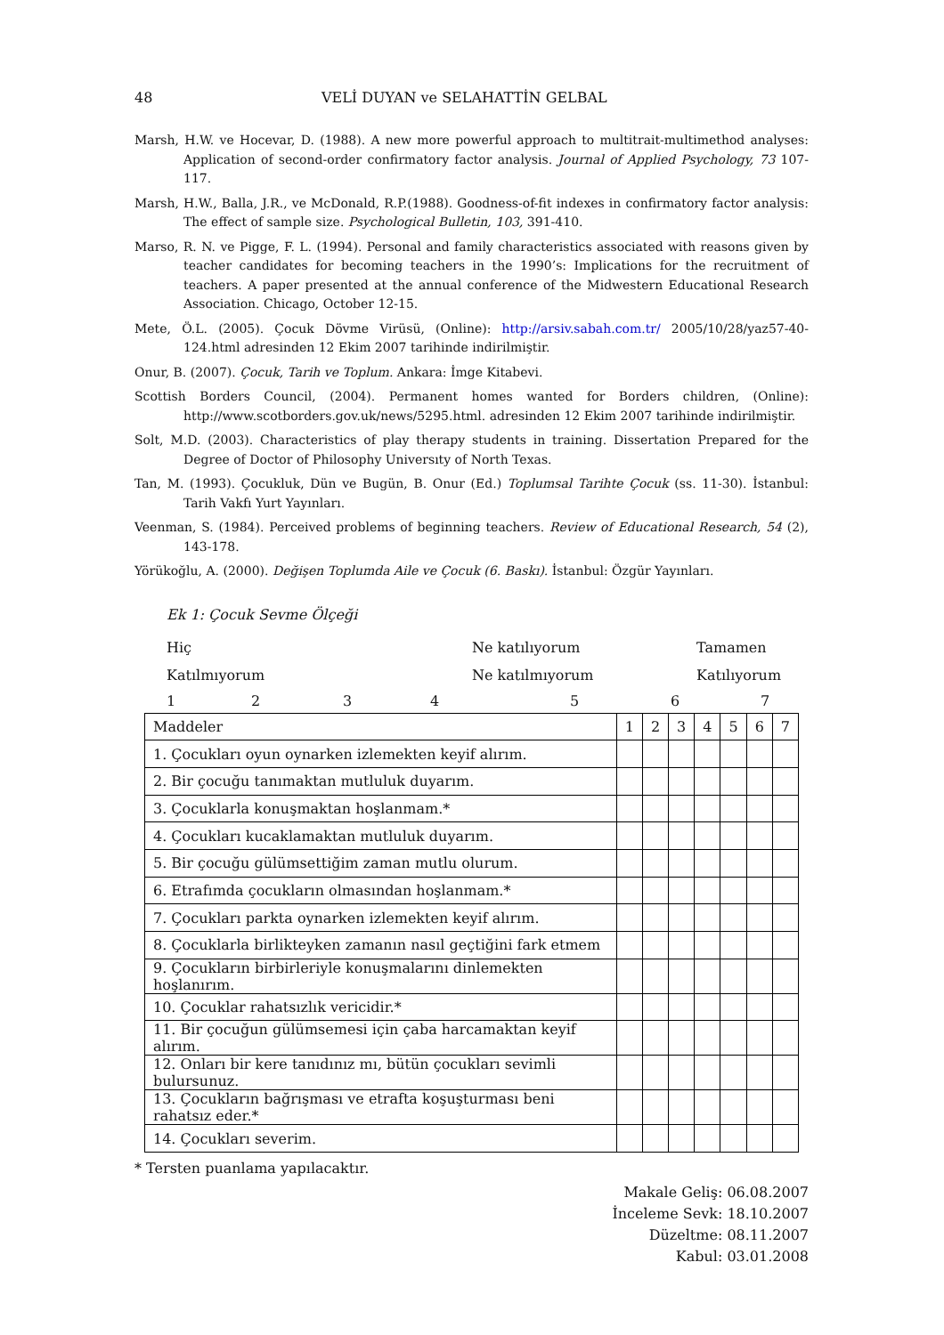48 VELİ DUYAN ve SELAHATTİN GELBAL
Marsh, H.W. ve Hocevar, D. (1988). A new more powerful approach to multitrait-multimethod analyses: Application of second-order confirmatory factor analysis. Journal of Applied Psychology, 73 107-117.
Marsh, H.W., Balla, J.R., ve McDonald, R.P.(1988). Goodness-of-fit indexes in confirmatory factor analysis: The effect of sample size. Psychological Bulletin, 103, 391-410.
Marso, R. N. ve Pigge, F. L. (1994). Personal and family characteristics associated with reasons given by teacher candidates for becoming teachers in the 1990’s: Implications for the recruitment of teachers. A paper presented at the annual conference of the Midwestern Educational Research Association. Chicago, October 12-15.
Mete, Ö.L. (2005). Çocuk Dövme Virüsü, (Online): http://arsiv.sabah.com.tr/ 2005/10/28/yaz57-40-124.html adresinden 12 Ekim 2007 tarihinde indirilmiştir.
Onur, B. (2007). Çocuk, Tarih ve Toplum. Ankara: İmge Kitabevi.
Scottish Borders Council, (2004). Permanent homes wanted for Borders children, (Online): http://www.scotborders.gov.uk/news/5295.html. adresinden 12 Ekim 2007 tarihinde indirilmiştir.
Solt, M.D. (2003). Characteristics of play therapy students in training. Dissertation Prepared for the Degree of Doctor of Philosophy Universıty of North Texas.
Tan, M. (1993). Çocukluk, Dün ve Bugün, B. Onur (Ed.) Toplumsal Tarihte Çocuk (ss. 11-30). İstanbul: Tarih Vakfı Yurt Yayınları.
Veenman, S. (1984). Perceived problems of beginning teachers. Review of Educational Research, 54 (2), 143-178.
Yörükoğlu, A. (2000). Değişen Toplumda Aile ve Çocuk (6. Baskı). İstanbul: Özgür Yayınları.
Ek 1: Çocuk Sevme Ölçeği
Hiç Ne katılıyorum Tamamen Katılmıyorum Ne katılmıyorum Katılıyorum
1234567
| Maddeler | 1 | 2 | 3 | 4 | 5 | 6 | 7 |
| 1. Çocukları oyun oynarken izlemekten keyif alırım. | | | | | | | |
| 2. Bir çocuğu tanımaktan mutluluk duyarım. | | | | | | | |
| 3. Çocuklarla konuşmaktan hoşlanmam.* | | | | | | | |
| 4. Çocukları kucaklamaktan mutluluk duyarım. | | | | | | | |
| 5. Bir çocuğu gülümsettiğim zaman mutlu olurum. | | | | | | | |
| 6. Etrafımda çocukların olmasından hoşlanmam.* | | | | | | | |
| 7. Çocukları parkta oynarken izlemekten keyif alırım. | | | | | | | |
| 8. Çocuklarla birlikteyken zamanın nasıl geçtiğini fark etmem | | | | | | | |
| 9. Çocukların birbirleriyle konuşmalarını dinlemekten hoşlanırım. | | | | | | | |
| 10. Çocuklar rahatsızlık vericidir.* | | | | | | | |
| 11. Bir çocuğun gülümsemesi için çaba harcamaktan keyif alırım. | | | | | | | |
| 12. Onları bir kere tanıdınız mı, bütün çocukları sevimli bulursunuz. | | | | | | | |
| 13. Çocukların bağrışması ve etrafta koşuşturması beni rahatsız eder.* | | | | | | | |
| 14. Çocukları severim. | | | | | | | |
* Tersten puanlama yapılacaktır.
Makale Geliş: 06.08.2007
İnceleme Sevk: 18.10.2007
Düzeltme: 08.11.2007
Kabul: 03.01.2008